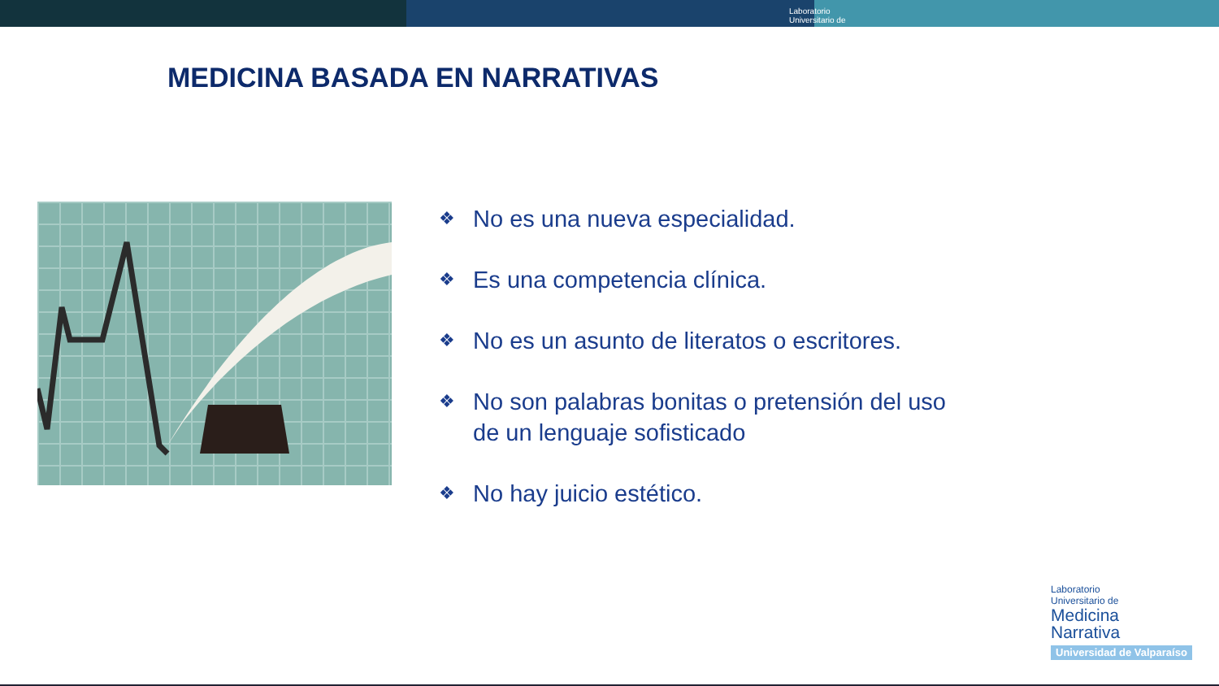Laboratorio
Universitario de
MEDICINA BASADA EN NARRATIVAS
❖ No es una nueva especialidad.
❖ Es una competencia clínica.
❖ No es un asunto de literatos o escritores.
❖ No son palabras bonitas o pretensión del uso de un lenguaje sofisticado
❖ No hay juicio estético.
Laboratorio
Universitario de
Medicina
Narrativa
Universidad de Valparaíso